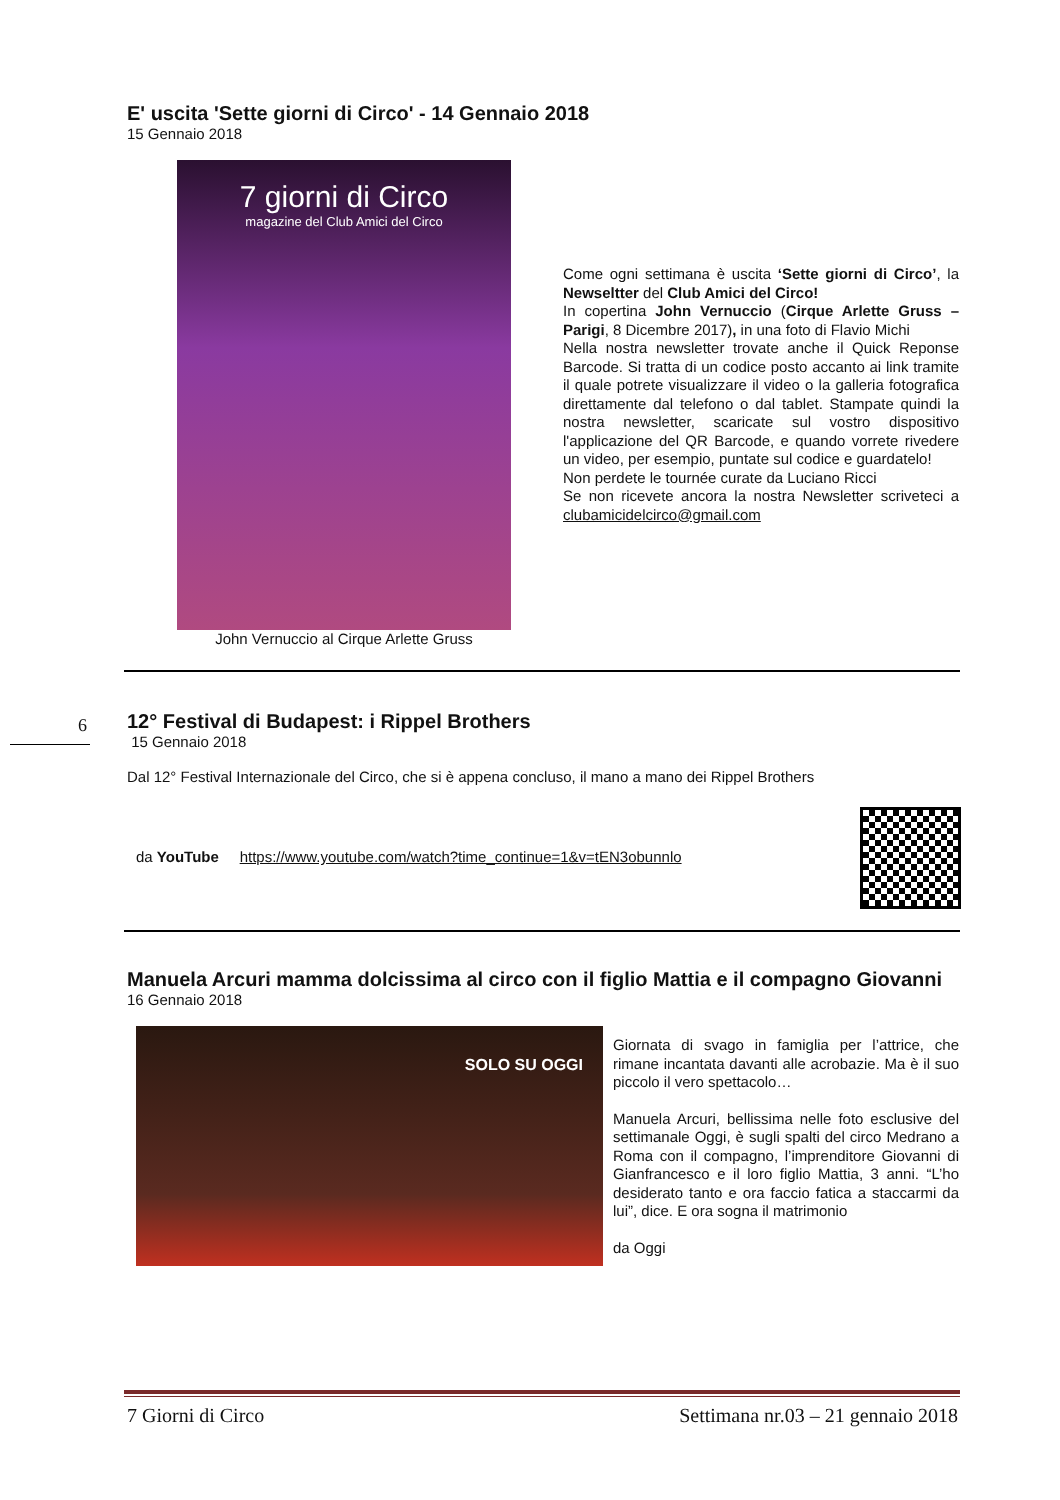E' uscita 'Sette giorni di Circo' - 14 Gennaio 2018
15 Gennaio 2018
7 giorni di Circo
magazine del Club Amici del Circo
John Vernuccio al Cirque Arlette Gruss
Come ogni settimana è uscita ‘Sette giorni di Circo’, la Newseltter del Club Amici del Circo!
In copertina John Vernuccio (Cirque Arlette Gruss – Parigi, 8 Dicembre 2017), in una foto di Flavio Michi
Nella nostra newsletter trovate anche il Quick Reponse Barcode. Si tratta di un codice posto accanto ai link tramite il quale potrete visualizzare il video o la galleria fotografica direttamente dal telefono o dal tablet. Stampate quindi la nostra newsletter, scaricate sul vostro dispositivo l'applicazione del QR Barcode, e quando vorrete rivedere un video, per esempio, puntate sul codice e guardatelo!
Non perdete le tournée curate da Luciano Ricci
Se non ricevete ancora la nostra Newsletter scriveteci a clubamicidelcirco@gmail.com
6
12° Festival di Budapest: i Rippel Brothers
15 Gennaio 2018
Dal 12° Festival Internazionale del Circo, che si è appena concluso, il mano a mano dei Rippel Brothers
da YouTube https://www.youtube.com/watch?time_continue=1&v=tEN3obunnlo
Manuela Arcuri mamma dolcissima al circo con il figlio Mattia e il compagno Giovanni
16 Gennaio 2018
SOLO SU OGGI
Giornata di svago in famiglia per l’attrice, che rimane incantata davanti alle acrobazie. Ma è il suo piccolo il vero spettacolo…
Manuela Arcuri, bellissima nelle foto esclusive del settimanale Oggi, è sugli spalti del circo Medrano a Roma con il compagno, l’imprenditore Giovanni di Gianfrancesco e il loro figlio Mattia, 3 anni. “L’ho desiderato tanto e ora faccio fatica a staccarmi da lui”, dice. E ora sogna il matrimonio
da Oggi
7 Giorni di Circo Settimana nr.03 – 21 gennaio 2018